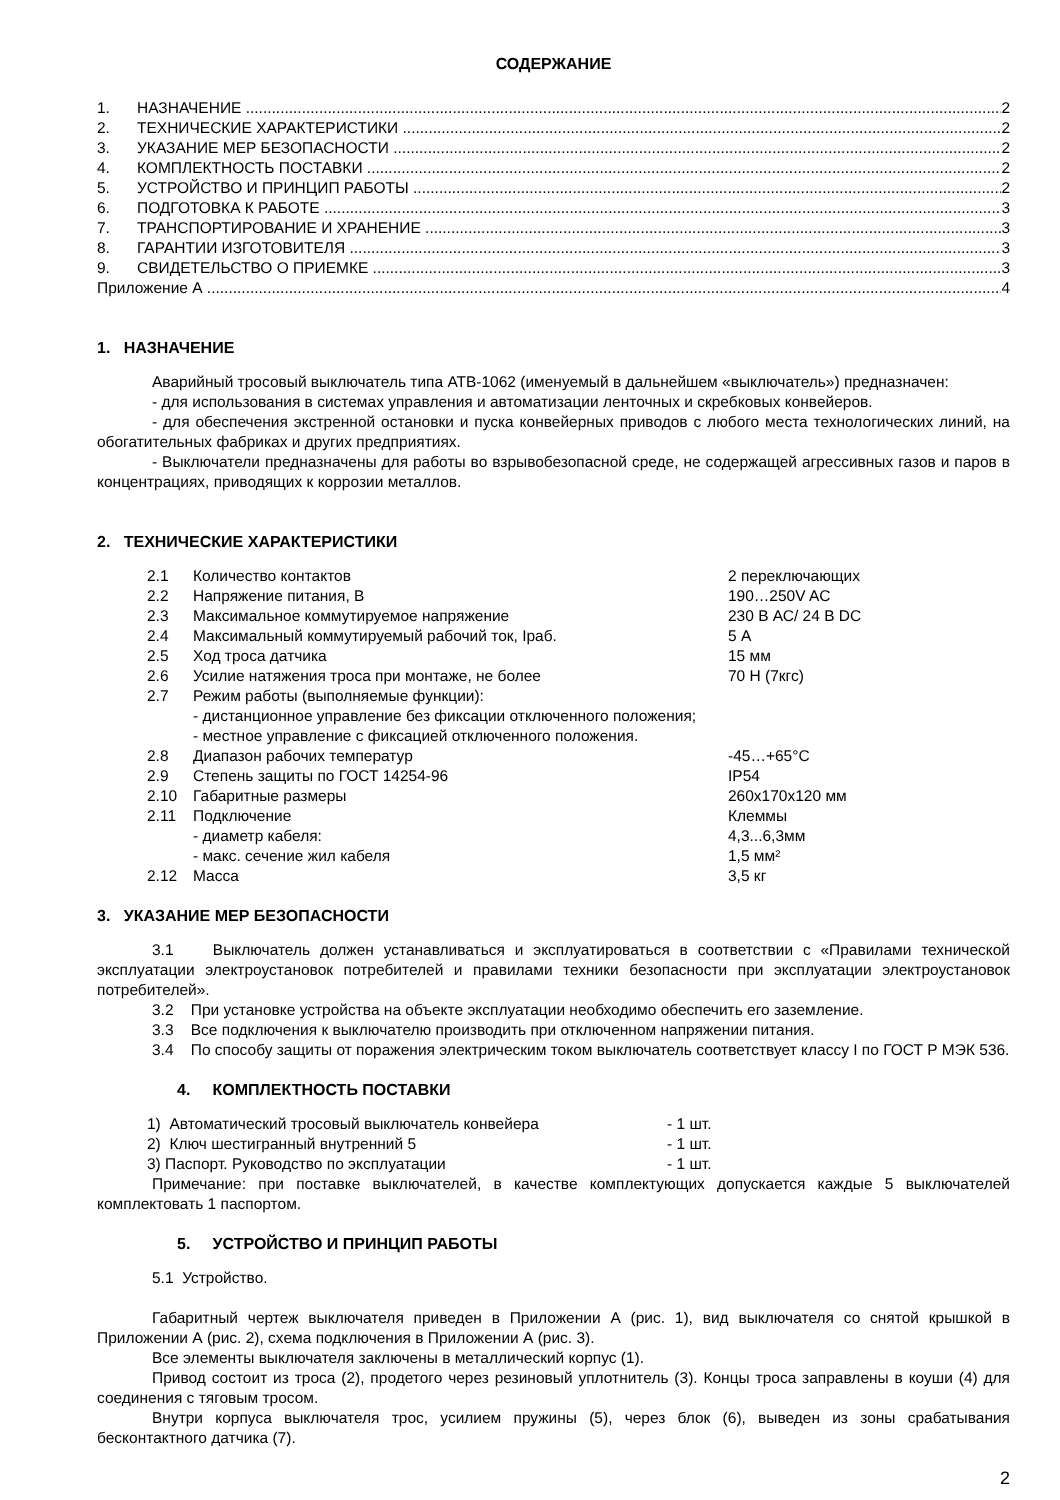СОДЕРЖАНИЕ
1. НАЗНАЧЕНИЕ 2
2. ТЕХНИЧЕСКИЕ ХАРАКТЕРИСТИКИ 2
3. УКАЗАНИЕ МЕР БЕЗОПАСНОСТИ 2
4. КОМПЛЕКТНОСТЬ ПОСТАВКИ 2
5. УСТРОЙСТВО И ПРИНЦИП РАБОТЫ 2
6. ПОДГОТОВКА К РАБОТЕ 3
7. ТРАНСПОРТИРОВАНИЕ И ХРАНЕНИЕ 3
8. ГАРАНТИИ ИЗГОТОВИТЕЛЯ 3
9. СВИДЕТЕЛЬСТВО О ПРИЕМКЕ 3
Приложение А 4
1. НАЗНАЧЕНИЕ
Аварийный тросовый выключатель типа АТВ-1062 (именуемый в дальнейшем «выключатель») предназначен:
- для использования в системах управления и автоматизации ленточных и скребковых конвейеров.
- для обеспечения экстренной остановки и пуска конвейерных приводов с любого места технологических линий, на обогатительных фабриках и других предприятиях.
- Выключатели предназначены для работы во взрывобезопасной среде, не содержащей агрессивных газов и паров в концентрациях, приводящих к коррозии металлов.
2. ТЕХНИЧЕСКИЕ ХАРАКТЕРИСТИКИ
| 2.1 | Количество контактов | 2 переключающих |
| 2.2 | Напряжение питания, В | 190…250V AC |
| 2.3 | Максимальное коммутируемое напряжение | 230 В АС/ 24 В DC |
| 2.4 | Максимальный коммутируемый рабочий ток, Iраб. | 5 А |
| 2.5 | Ход троса датчика | 15 мм |
| 2.6 | Усилие натяжения троса при монтаже, не более | 70 Н (7кгс) |
| 2.7 | Режим работы (выполняемые функции): | |
| | - дистанционное управление без фиксации отключенного положения; | |
| | - местное управление с фиксацией отключенного положения. | |
| 2.8 | Диапазон рабочих температур | -45…+65°С |
| 2.9 | Степень защиты по ГОСТ 14254-96 | IP54 |
| 2.10 | Габаритные размеры | 260x170x120 мм |
| 2.11 | Подключение | Клеммы |
| | - диаметр кабеля: | 4,3...6,3мм |
| | - макс. сечение жил кабеля | 1,5 мм² |
| 2.12 | Масса | 3,5 кг |
3. УКАЗАНИЕ МЕР БЕЗОПАСНОСТИ
3.1 Выключатель должен устанавливаться и эксплуатироваться в соответствии с «Правилами технической эксплуатации электроустановок потребителей и правилами техники безопасности при эксплуатации электроустановок потребителей».
3.2 При установке устройства на объекте эксплуатации необходимо обеспечить его заземление.
3.3 Все подключения к выключателю производить при отключенном напряжении питания.
3.4 По способу защиты от поражения электрическим током выключатель соответствует классу I по ГОСТ Р МЭК 536.
4. КОМПЛЕКТНОСТЬ ПОСТАВКИ
| 1) Автоматический тросовый выключатель конвейера | - 1 шт. |
| 2) Ключ шестигранный внутренний 5 | - 1 шт. |
| 3) Паспорт. Руководство по эксплуатации | - 1 шт. |
Примечание: при поставке выключателей, в качестве комплектующих допускается каждые 5 выключателей комплектовать 1 паспортом.
5. УСТРОЙСТВО И ПРИНЦИП РАБОТЫ
5.1 Устройство.
Габаритный чертеж выключателя приведен в Приложении А (рис. 1), вид выключателя со снятой крышкой в Приложении А (рис. 2), схема подключения в Приложении А (рис. 3).
Все элементы выключателя заключены в металлический корпус (1).
Привод состоит из троса (2), продетого через резиновый уплотнитель (3). Концы троса заправлены в коуши (4) для соединения с тяговым тросом.
Внутри корпуса выключателя трос, усилием пружины (5), через блок (6), выведен из зоны срабатывания бесконтактного датчика (7).
2